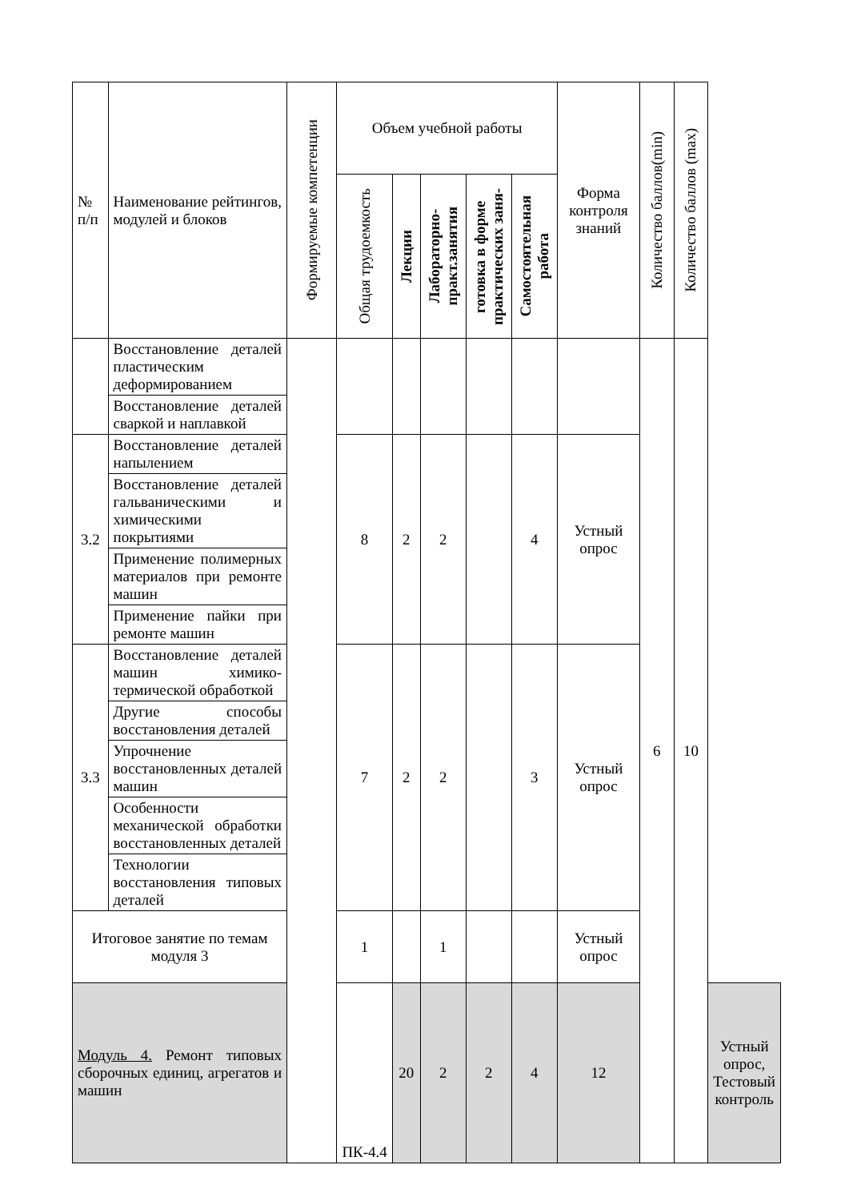| № п/п | Наименование рейтингов, модулей и блоков | Формируемые компетенции | Объем учебной работы | | | | | Форма контроля знаний | Количество баллов(min) | Количество баллов (max) | |
| --- | --- | --- | --- | --- | --- | --- | --- | --- | --- | --- | --- |
| | | | Общая трудоемкость | Лекции | Лабораторно- практ.занятия | готовка в форме практических заня- | Самостоятельная работа | | | | |
| | Восстановление деталей пластическим деформированием | | | | | | | | 6 | 10 | |
| | Восстановление деталей сваркой и наплавкой | | | | | | | | | | |
| 3.2 | Восстановление деталей напылением | | 8 | 2 | 2 | | 4 | Устный опрос | | | |
| | Восстановление деталей гальваническими и химическими покрытиями | | | | | | | | | | |
| | Применение полимерных материалов при ремонте машин | | | | | | | | | | |
| | Применение пайки при ремонте машин | | | | | | | | | | |
| 3.3 | Восстановление деталей машин химико-термической обработкой | | 7 | 2 | 2 | | 3 | Устный опрос | | | |
| | Другие способы восстановления деталей | | | | | | | | | | |
| | Упрочнение восстановленных деталей машин | | | | | | | | | | |
| | Особенности механической обработки восстановленных деталей | | | | | | | | | | |
| | Технологии восстановления типовых деталей | | | | | | | | | | |
| Итоговое занятие по темам модуля 3 | | | 1 | | 1 | | | Устный опрос | | | |
| Модуль 4. Ремонт типовых сборочных единиц, агрегатов и машин | | | ПК-4.4 | 20 | 2 | 2 | 4 | 12 | | | Устный опрос, Тестовый контроль |